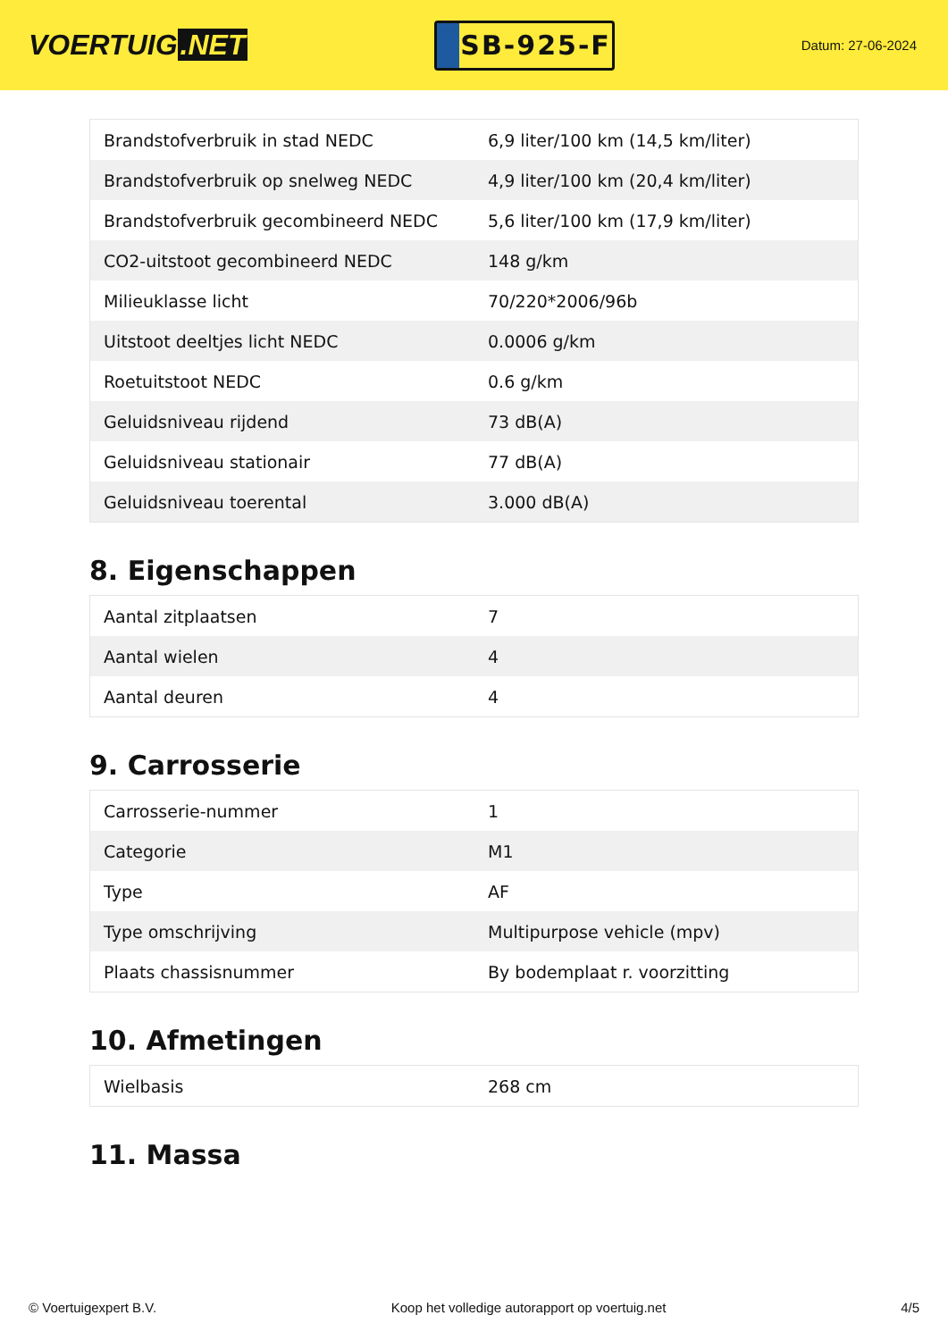VOERTUIG.NET
SB-925-F
Datum: 27-06-2024
| Brandstofverbruik in stad NEDC | 6,9 liter/100 km (14,5 km/liter) |
| Brandstofverbruik op snelweg NEDC | 4,9 liter/100 km (20,4 km/liter) |
| Brandstofverbruik gecombineerd NEDC | 5,6 liter/100 km (17,9 km/liter) |
| CO2-uitstoot gecombineerd NEDC | 148 g/km |
| Milieuklasse licht | 70/220*2006/96b |
| Uitstoot deeltjes licht NEDC | 0.0006 g/km |
| Roetuitstoot NEDC | 0.6 g/km |
| Geluidsniveau rijdend | 73 dB(A) |
| Geluidsniveau stationair | 77 dB(A) |
| Geluidsniveau toerental | 3.000 dB(A) |
8. Eigenschappen
| Aantal zitplaatsen | 7 |
| Aantal wielen | 4 |
| Aantal deuren | 4 |
9. Carrosserie
| Carrosserie-nummer | 1 |
| Categorie | M1 |
| Type | AF |
| Type omschrijving | Multipurpose vehicle (mpv) |
| Plaats chassisnummer | By bodemplaat r. voorzitting |
10. Afmetingen
| Wielbasis | 268 cm |
11. Massa
© Voertuigexpert B.V. Koop het volledige autorapport op voertuig.net 4/5